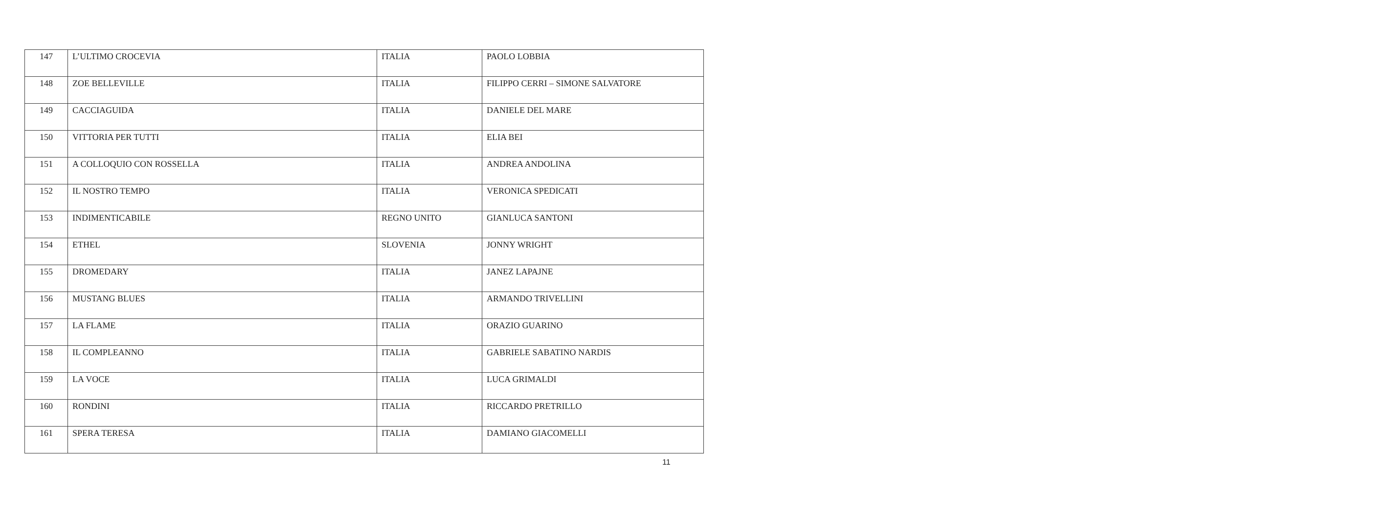| 147 | L’ULTIMO CROCEVIA | ITALIA | PAOLO LOBBIA |
| 148 | ZOE BELLEVILLE | ITALIA | FILIPPO CERRI – SIMONE SALVATORE |
| 149 | CACCIAGUIDA | ITALIA | DANIELE DEL MARE |
| 150 | VITTORIA PER TUTTI | ITALIA | ELIA BEI |
| 151 | A COLLOQUIO CON ROSSELLA | ITALIA | ANDREA ANDOLINA |
| 152 | IL NOSTRO TEMPO | ITALIA | VERONICA SPEDICATI |
| 153 | INDIMENTICABILE | REGNO UNITO | GIANLUCA SANTONI |
| 154 | ETHEL | SLOVENIA | JONNY WRIGHT |
| 155 | DROMEDARY | ITALIA | JANEZ LAPAJNE |
| 156 | MUSTANG BLUES | ITALIA | ARMANDO TRIVELLINI |
| 157 | LA FLAME | ITALIA | ORAZIO GUARINO |
| 158 | IL COMPLEANNO | ITALIA | GABRIELE SABATINO NARDIS |
| 159 | LA VOCE | ITALIA | LUCA GRIMALDI |
| 160 | RONDINI | ITALIA | RICCARDO PRETRILLO |
| 161 | SPERA TERESA | ITALIA | DAMIANO GIACOMELLI |
11